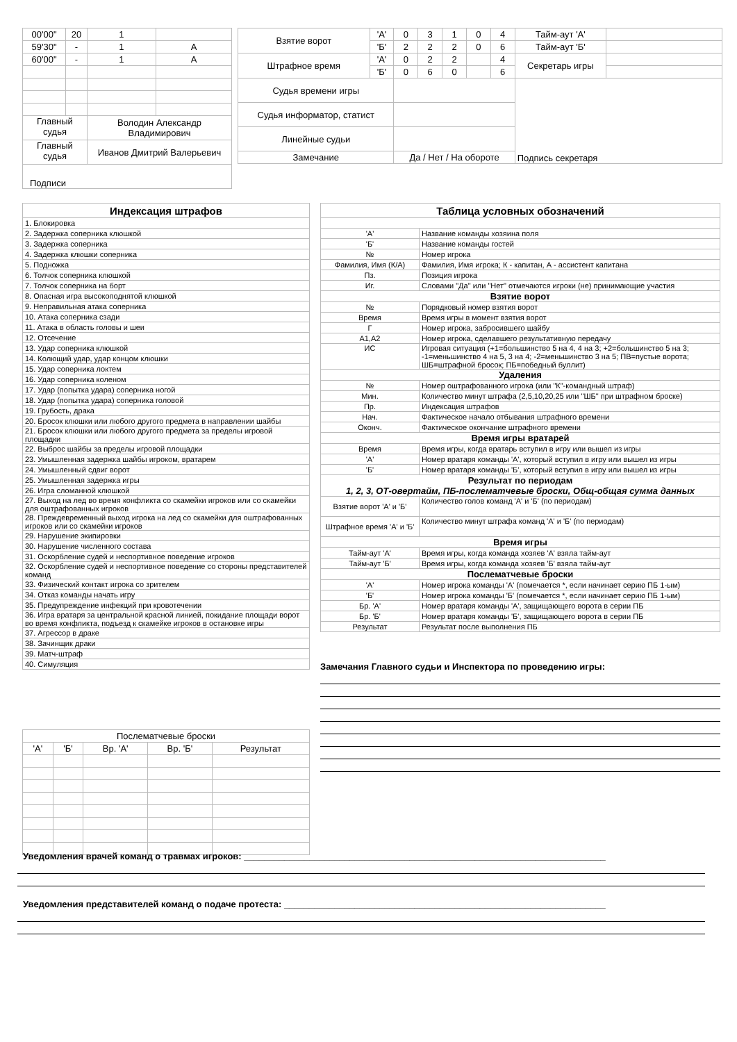| 00'00" | 20 | 1 | |
| 59'30" | - | 1 | А |
| 60'00" | - | 1 | А |
| Главный судья | | Володин Александр Владимирович | |
| Главный судья | | Иванов Дмитрий Валерьевич | |
| Подписи | | | |
| Взятие ворот | 'А' | 0 | 3 | 1 | 0 | 4 | Тайм-аут 'А' | |
| | 'Б' | 2 | 2 | 2 | 0 | 6 | Тайм-аут 'Б' | |
| Штрафное время | 'А' | 0 | 2 | 2 | | 4 | Секретарь игры | |
| | 'Б' | 0 | 6 | 0 | | 6 | | |
| Судья времени игры | | | | | | | Подпись секретаря | |
| Судья информатор, статист | | | | | | | | |
| Линейные судьи | | | | | | | | |
| Замечание | | Да / Нет / На обороте | | | | | | |
| Индексация штрафов |
| 1. Блокировка |
| 2. Задержка соперника клюшкой |
| 3. Задержка соперника |
| 4. Задержка клюшки соперника |
| 5. Подножка |
| 6. Толчок соперника клюшкой |
| 7. Толчок соперника на борт |
| 8. Опасная игра высокоподнятой клюшкой |
| 9. Неправильная атака соперника |
| 10. Атака соперника сзади |
| 11. Атака в область головы и шеи |
| 12. Отсечение |
| 13. Удар соперника клюшкой |
| 14. Колющий удар, удар концом клюшки |
| 15. Удар соперника локтем |
| 16. Удар соперника коленом |
| 17. Удар (попытка удара) соперника ногой |
| 18. Удар (попытка удара) соперника головой |
| 19. Грубость, драка |
| 20. Бросок клюшки или любого другого предмета в направлении шайбы |
| 21. Бросок клюшки или любого другого предмета за пределы игровой площадки |
| 22. Выброс шайбы за пределы игровой площадки |
| 23. Умышленная задержка шайбы игроком, вратарем |
| 24. Умышленный сдвиг ворот |
| 25. Умышленная задержка игры |
| 26. Игра сломанной клюшкой |
| 27. Выход на лед во время конфликта со скамейки игроков или со скамейки для оштрафованных игроков |
| 28. Преждевременный выход игрока на лед со скамейки для оштрафованных игроков или со скамейки игроков |
| 29. Нарушение экипировки |
| 30. Нарушение численного состава |
| 31. Оскорбление судей и неспортивное поведение игроков |
| 32. Оскорбление судей и неспортивное поведение со стороны представителей команд |
| 33. Физический контакт игрока со зрителем |
| 34. Отказ команды начать игру |
| 35. Предупреждение инфекций при кровотечении |
| 36. Игра вратаря за центральной красной линией, покидание площади ворот во время конфликта, подъезд к скамейке игроков в остановке игры |
| 37. Агрессор в драке |
| 38. Зачинщик драки |
| 39. Матч-штраф |
| 40. Симуляция |
| Таблица условных обозначений | |
| 'А' | Название команды хозяина поля |
| 'Б' | Название команды гостей |
| № | Номер игрока |
| Фамилия, Имя (К/А) | Фамилия, Имя игрока; К - капитан, А - ассистент капитана |
| Пз. | Позиция игрока |
| Иг. | Словами "Да" или "Нет" отмечаются игроки (не) принимающие участия |
| Взятие ворот | |
| № | Порядковый номер взятия ворот |
| Время | Время игры в момент взятия ворот |
| Г | Номер игрока, забросившего шайбу |
| А1,А2 | Номер игрока, сделавшего результативную передачу |
| ИС | Игровая ситуация (+1=большинство 5 на 4, 4 на 3; +2=большинство 5 на 3; -1=меньшинство 4 на 5, 3 на 4; -2=меньшинство 3 на 5; ПВ=пустые ворота; ШБ=штрафной бросок; ПБ=победный буллит) |
| Удаления | |
| № | Номер оштрафованного игрока (или "К"-командный штраф) |
| Мин. | Количество минут штрафа (2,5,10,20,25 или "ШБ" при штрафном броске) |
| Пр. | Индексация штрафов |
| Нач. | Фактическое начало отбывания штрафного времени |
| Оконч. | Фактическое окончание штрафного времени |
| Время игры вратарей | |
| Время | Время игры, когда вратарь вступил в игру или вышел из игры |
| 'А' | Номер вратаря команды 'А', который вступил в игру или вышел из игры |
| 'Б' | Номер вратаря команды 'Б', который вступил в игру или вышел из игры |
| Результат по периодам 1, 2, 3, ОТ-овертайм, ПБ-послематчевые броски, Общ-общая сумма данных | |
| Взятие ворот 'А' и 'Б' | Количество голов команд 'А' и 'Б' (по периодам) |
| Штрафное время 'А' и 'Б' | Количество минут штрафа команд 'А' и 'Б' (по периодам) |
| Время игры | |
| Тайм-аут 'А' | Время игры, когда команда хозяев 'А' взяла тайм-аут |
| Тайм-аут 'Б' | Время игры, когда команда хозяев 'Б' взяла тайм-аут |
| Послематчевые броски | |
| 'А' | Номер игрока команды 'А' (помечается *, если начинает серию ПБ 1-ым) |
| 'Б' | Номер игрока команды 'Б' (помечается *, если начинает серию ПБ 1-ым) |
| Бр. 'А' | Номер вратаря команды 'А', защищающего ворота в серии ПБ |
| Бр. 'Б' | Номер вратаря команды 'Б', защищающего ворота в серии ПБ |
| Результат | Результат после выполнения ПБ |
Замечания Главного судьи и Инспектора по проведению игры:
| Послематчевые броски | | | | |
| 'А' | 'Б' | Вр. 'А' | Вр. 'Б' | Результат |
Уведомления врачей команд о травмах игроков: ________________________________________________________________________
Уведомления представителей команд о подаче протеста: ________________________________________________________________